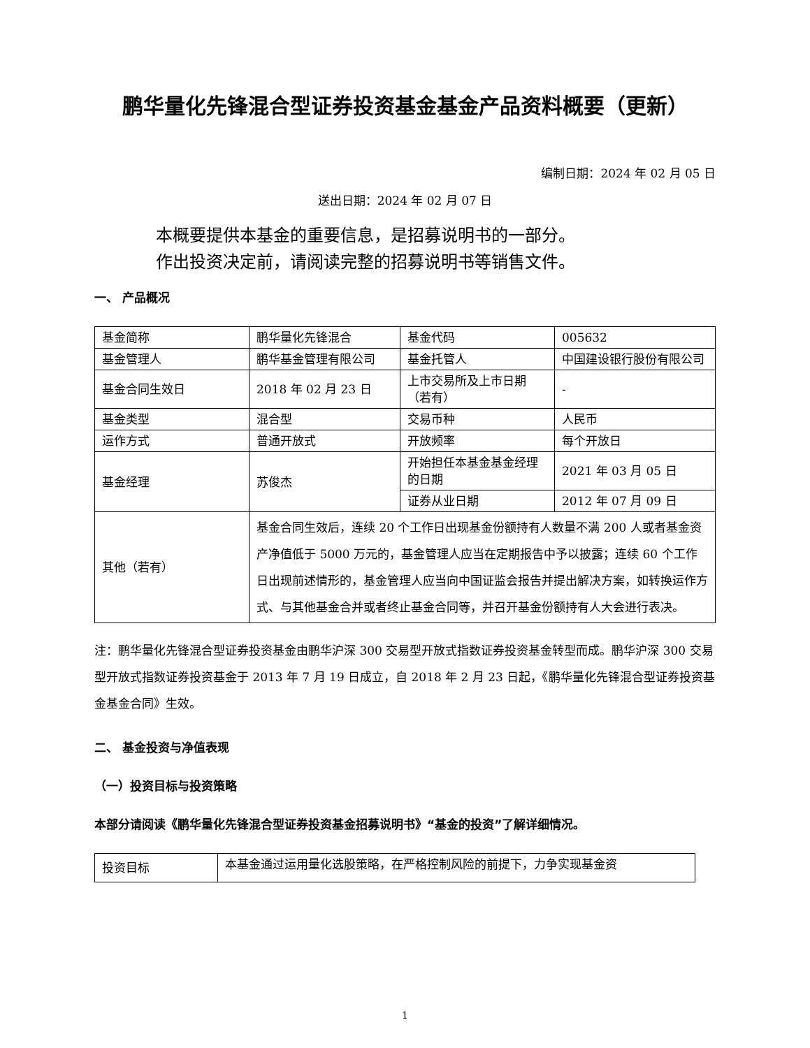鹏华量化先锋混合型证券投资基金基金产品资料概要（更新）
编制日期：2024 年 02 月 05 日
送出日期：2024 年 02 月 07 日
本概要提供本基金的重要信息，是招募说明书的一部分。
作出投资决定前，请阅读完整的招募说明书等销售文件。
一、 产品概况
| 基金简称 | 鹏华量化先锋混合 | 基金代码 | 005632 |
| 基金管理人 | 鹏华基金管理有限公司 | 基金托管人 | 中国建设银行股份有限公司 |
| 基金合同生效日 | 2018 年 02 月 23 日 | 上市交易所及上市日期（若有） | - |
| 基金类型 | 混合型 | 交易币种 | 人民币 |
| 运作方式 | 普通开放式 | 开放频率 | 每个开放日 |
| 基金经理 | 苏俊杰 | 开始担任本基金基金经理的日期 | 2021 年 03 月 05 日 |
| | | 证券从业日期 | 2012 年 07 月 09 日 |
| 其他（若有） | 基金合同生效后，连续 20 个工作日出现基金份额持有人数量不满 200 人或者基金资产净值低于 5000 万元的，基金管理人应当在定期报告中予以披露；连续 60 个工作日出现前述情形的，基金管理人应当向中国证监会报告并提出解决方案，如转换运作方式、与其他基金合并或者终止基金合同等，并召开基金份额持有人大会进行表决。 | | |
注：鹏华量化先锋混合型证券投资基金由鹏华沪深 300 交易型开放式指数证券投资基金转型而成。鹏华沪深 300 交易型开放式指数证券投资基金于 2013 年 7 月 19 日成立，自 2018 年 2 月 23 日起，《鹏华量化先锋混合型证券投资基金基金合同》生效。
二、 基金投资与净值表现
（一）投资目标与投资策略
本部分请阅读《鹏华量化先锋混合型证券投资基金招募说明书》“基金的投资”了解详细情况。
| 投资目标 | 本基金通过运用量化选股策略，在严格控制风险的前提下，力争实现基金资 |
1